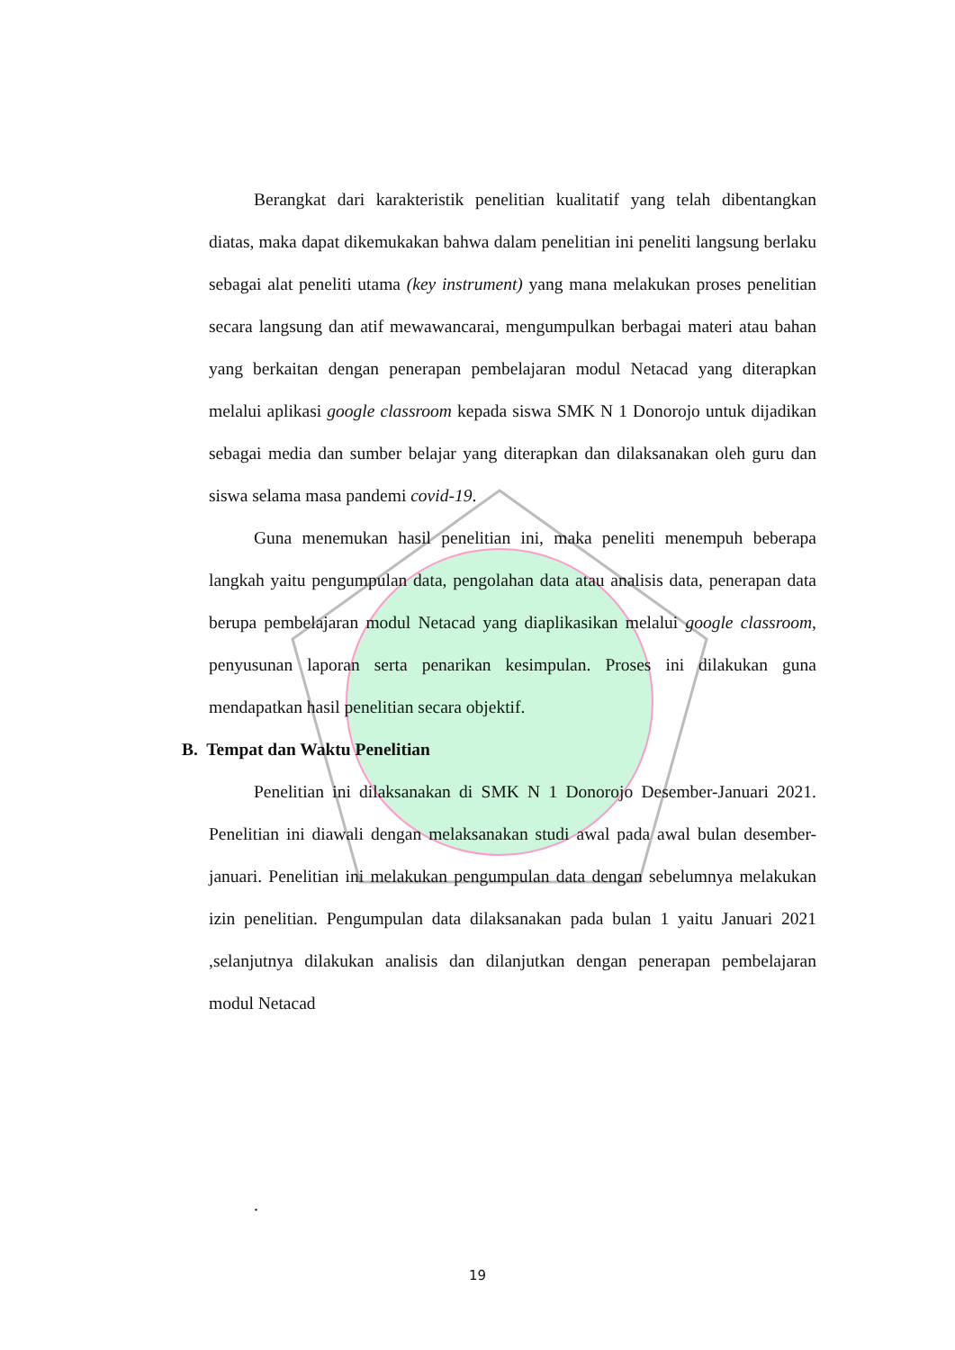Berangkat dari karakteristik penelitian kualitatif yang telah dibentangkan diatas, maka dapat dikemukakan bahwa dalam penelitian ini peneliti langsung berlaku sebagai alat peneliti utama (key instrument) yang mana melakukan proses penelitian secara langsung dan atif mewawancarai, mengumpulkan berbagai materi atau bahan yang berkaitan dengan penerapan pembelajaran modul Netacad yang diterapkan melalui aplikasi google classroom kepada siswa SMK N 1 Donorojo untuk dijadikan sebagai media dan sumber belajar yang diterapkan dan dilaksanakan oleh guru dan siswa selama masa pandemi covid-19.
Guna menemukan hasil penelitian ini, maka peneliti menempuh beberapa langkah yaitu pengumpulan data, pengolahan data atau analisis data, penerapan data berupa pembelajaran modul Netacad yang diaplikasikan melalui google classroom, penyusunan laporan serta penarikan kesimpulan. Proses ini dilakukan guna mendapatkan hasil penelitian secara objektif.
B. Tempat dan Waktu Penelitian
Penelitian ini dilaksanakan di SMK N 1 Donorojo Desember-Januari 2021. Penelitian ini diawali dengan melaksanakan studi awal pada awal bulan desember-januari. Penelitian ini melakukan pengumpulan data dengan sebelumnya melakukan izin penelitian. Pengumpulan data dilaksanakan pada bulan 1 yaitu Januari 2021 ,selanjutnya dilakukan analisis dan dilanjutkan dengan penerapan pembelajaran modul Netacad
.
19